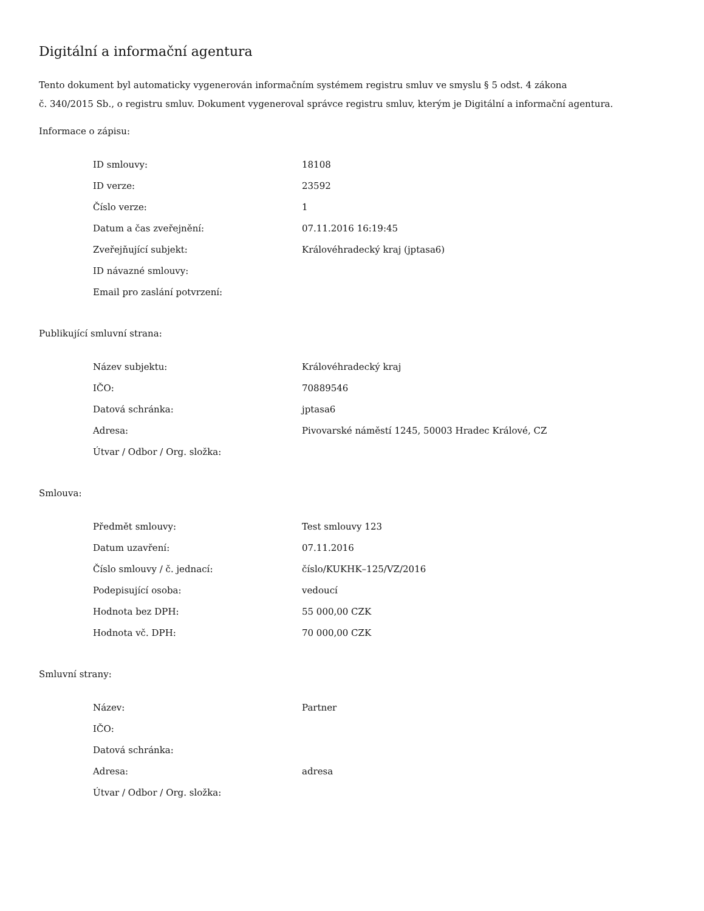Digitální a informační agentura
Tento dokument byl automaticky vygenerován informačním systémem registru smluv ve smyslu § 5 odst. 4 zákona
č. 340/2015 Sb., o registru smluv. Dokument vygeneroval správce registru smluv, kterým je Digitální a informační agentura.
Informace o zápisu:
| ID smlouvy: | 18108 |
| ID verze: | 23592 |
| Číslo verze: | 1 |
| Datum a čas zveřejnění: | 07.11.2016 16:19:45 |
| Zveřejňující subjekt: | Královéhradecký kraj (jptasa6) |
| ID návazné smlouvy: | |
| Email pro zaslání potvrzení: | |
Publikující smluvní strana:
| Název subjektu: | Královéhradecký kraj |
| IČO: | 70889546 |
| Datová schránka: | jptasa6 |
| Adresa: | Pivovarské náměstí 1245, 50003 Hradec Králové, CZ |
| Útvar / Odbor / Org. složka: | |
Smlouva:
| Předmět smlouvy: | Test smlouvy 123 |
| Datum uzavření: | 07.11.2016 |
| Číslo smlouvy / č. jednací: | číslo/KUKHK–125/VZ/2016 |
| Podepisující osoba: | vedoucí |
| Hodnota bez DPH: | 55 000,00 CZK |
| Hodnota vč. DPH: | 70 000,00 CZK |
Smluvní strany:
| Název: | Partner |
| IČO: | |
| Datová schránka: | |
| Adresa: | adresa |
| Útvar / Odbor / Org. složka: | |